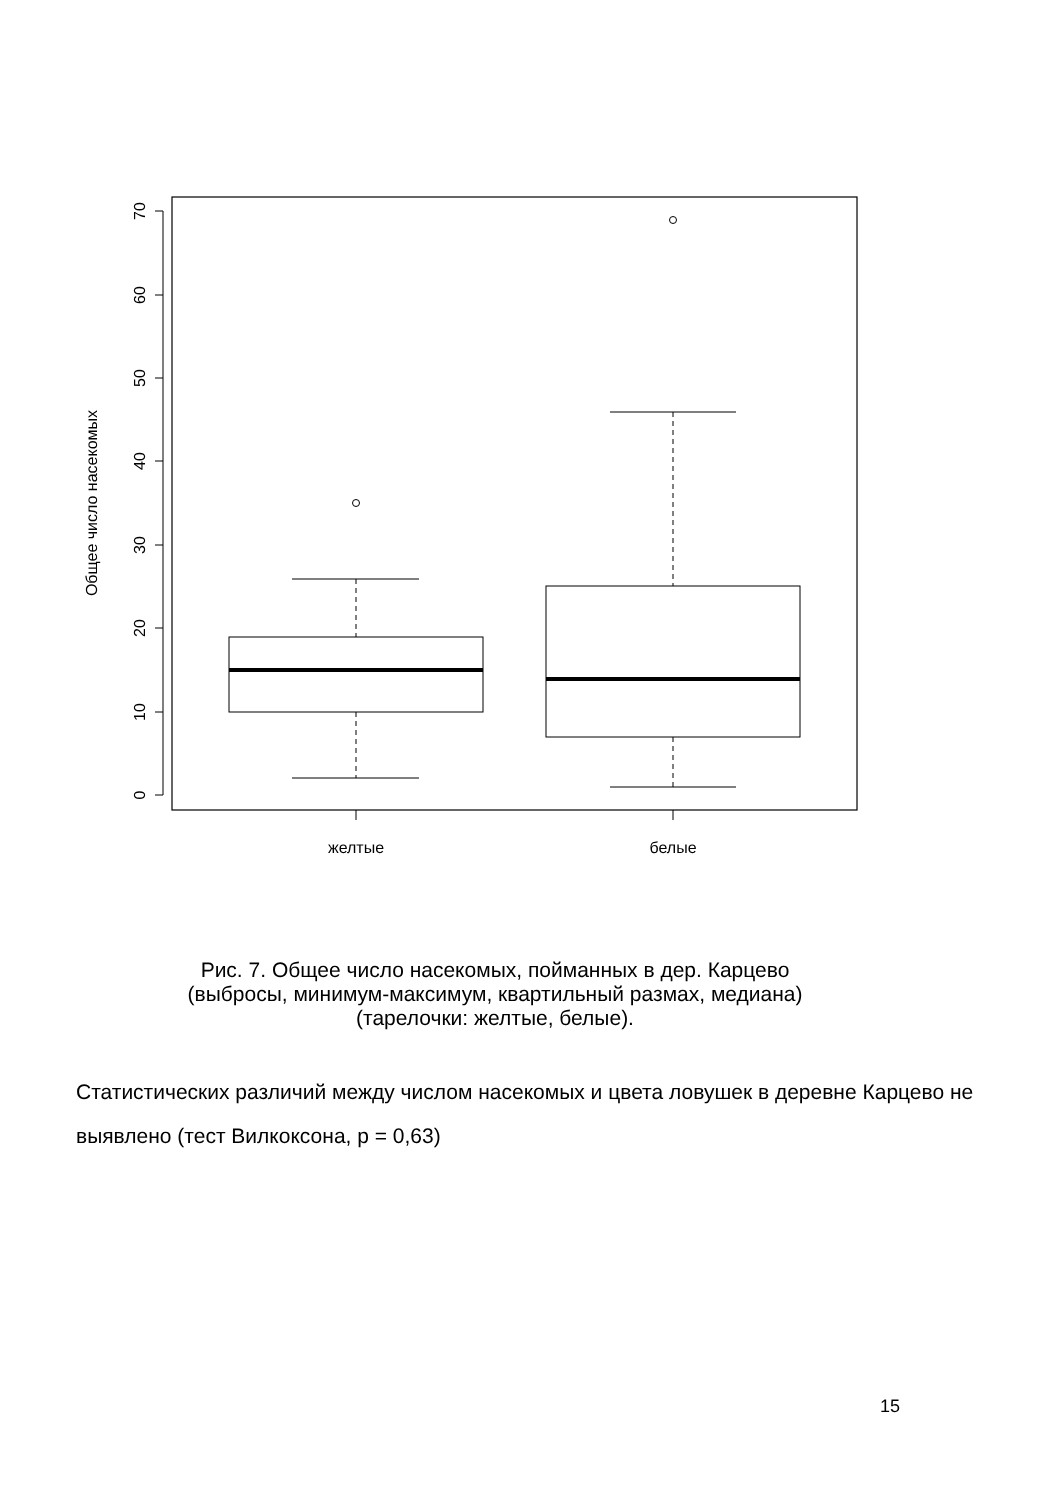0
10
20
30
40
50
60
70
Общее число насекомых
желтые
белые
Рис. 7. Общее число насекомых, пойманных в дер. Карцево
(выбросы, минимум-максимум, квартильный размах, медиана)
(тарелочки: желтые, белые).
Статистических различий между числом насекомых и цвета ловушек в деревне Карцево не выявлено (тест Вилкоксона, p = 0,63)
15